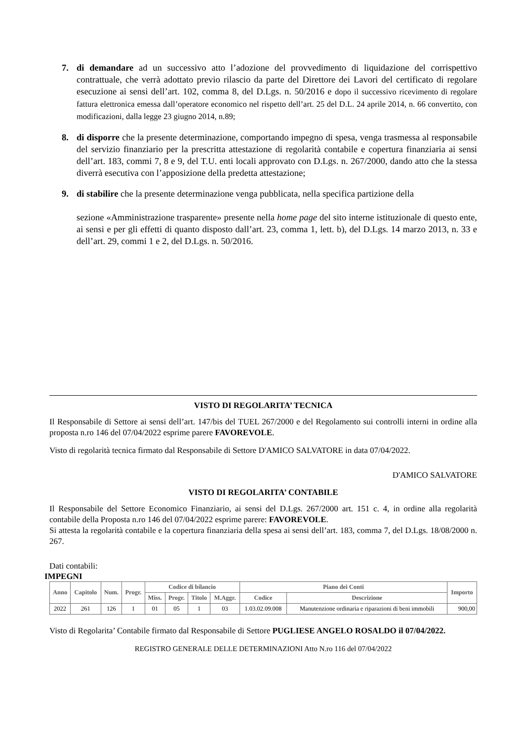7. di demandare ad un successivo atto l’adozione del provvedimento di liquidazione del corrispettivo contrattuale, che verrà adottato previo rilascio da parte del Direttore dei Lavori del certificato di regolare esecuzione ai sensi dell’art. 102, comma 8, del D.Lgs. n. 50/2016 e dopo il successivo ricevimento di regolare fattura elettronica emessa dall’operatore economico nel rispetto dell’art. 25 del D.L. 24 aprile 2014, n. 66 convertito, con modificazioni, dalla legge 23 giugno 2014, n.89;
8. di disporre che la presente determinazione, comportando impegno di spesa, venga trasmessa al responsabile del servizio finanziario per la prescritta attestazione di regolarità contabile e copertura finanziaria ai sensi dell’art. 183, commi 7, 8 e 9, del T.U. enti locali approvato con D.Lgs. n. 267/2000, dando atto che la stessa diverrà esecutiva con l’apposizione della predetta attestazione;
9. di stabilire che la presente determinazione venga pubblicata, nella specifica partizione della
sezione «Amministrazione trasparente» presente nella home page del sito interne istituzionale di questo ente, ai sensi e per gli effetti di quanto disposto dall’art. 23, comma 1, lett. b), del D.Lgs. 14 marzo 2013, n. 33 e dell’art. 29, commi 1 e 2, del D.Lgs. n. 50/2016.
VISTO DI REGOLARITA’ TECNICA
Il Responsabile di Settore ai sensi dell’art. 147/bis del TUEL 267/2000 e del Regolamento sui controlli interni in ordine alla proposta n.ro 146 del 07/04/2022 esprime parere FAVOREVOLE.
Visto di regolarità tecnica firmato dal Responsabile di Settore D'AMICO SALVATORE in data 07/04/2022.
D'AMICO SALVATORE
VISTO DI REGOLARITA’ CONTABILE
Il Responsabile del Settore Economico Finanziario, ai sensi del D.Lgs. 267/2000 art. 151 c. 4, in ordine alla regolarità contabile della Proposta n.ro 146 del 07/04/2022 esprime parere: FAVOREVOLE.
Si attesta la regolarità contabile e la copertura finanziaria della spesa ai sensi dell’art. 183, comma 7, del D.Lgs. 18/08/2000 n. 267.
Dati contabili:
IMPEGNI
| Anno | Capitolo | Num. | Progr. | Codice di bilancio | | | | Piano dei Conti | | Importo |
| --- | --- | --- | --- | --- | --- | --- | --- | --- | --- | --- |
| | | | | Miss. | Progr. | Titolo | M.Aggr. | Codice | Descrizione | |
| 2022 | 261 | 126 | 1 | 01 | 05 | 1 | 03 | 1.03.02.09.008 | Manutenzione ordinaria e riparazioni di beni immobili | 900,00 |
Visto di Regolarita’ Contabile firmato dal Responsabile di Settore PUGLIESE ANGELO ROSALDO il 07/04/2022.
REGISTRO GENERALE DELLE DETERMINAZIONI Atto N.ro 116 del 07/04/2022